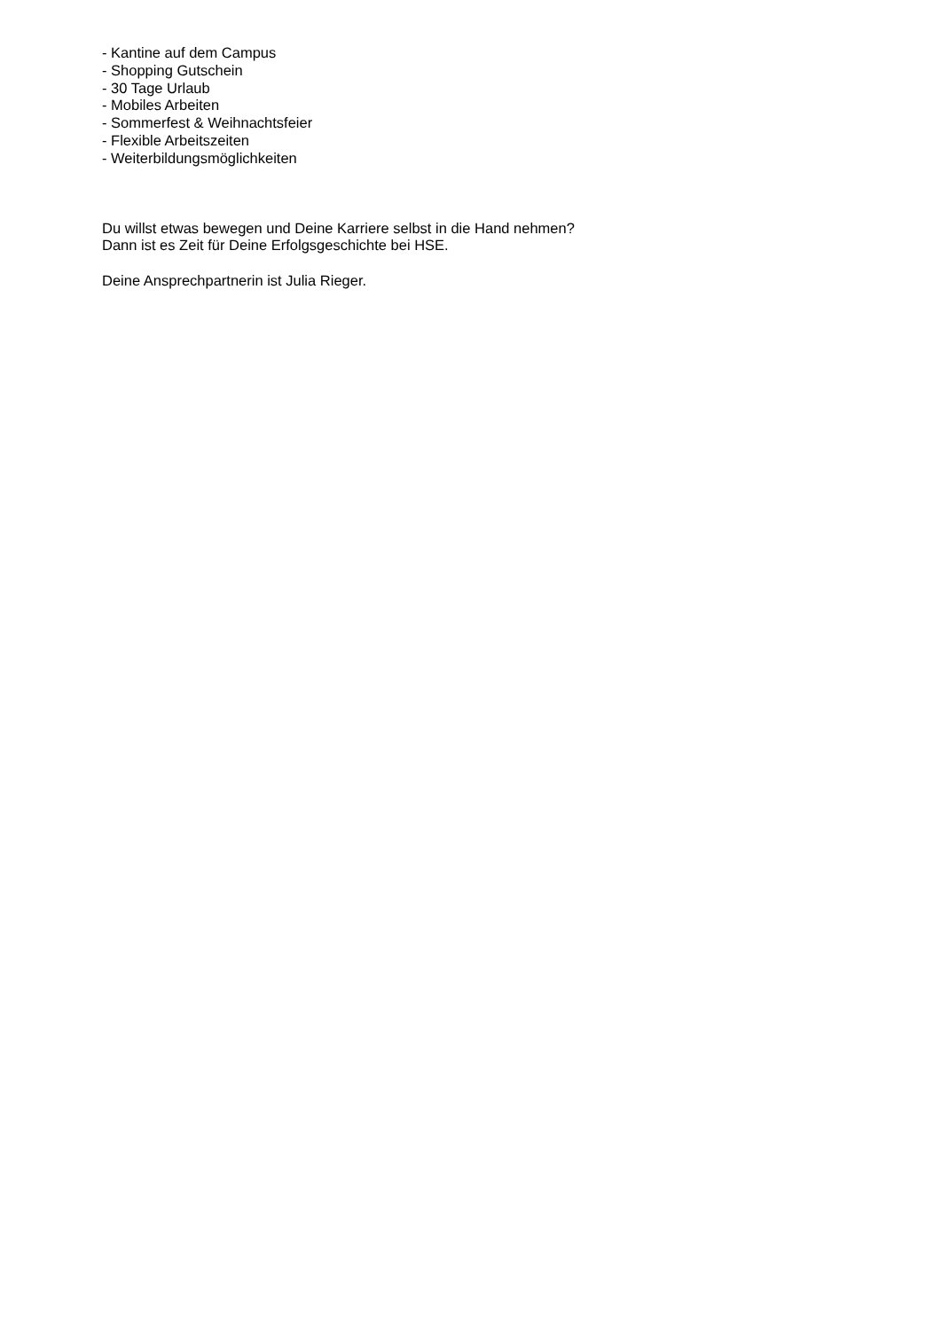- Kantine auf dem Campus
- Shopping Gutschein
- 30 Tage Urlaub
- Mobiles Arbeiten
- Sommerfest & Weihnachtsfeier
- Flexible Arbeitszeiten
- Weiterbildungsmöglichkeiten
Du willst etwas bewegen und Deine Karriere selbst in die Hand nehmen?
Dann ist es Zeit für Deine Erfolgsgeschichte bei HSE.
Deine Ansprechpartnerin ist Julia Rieger.